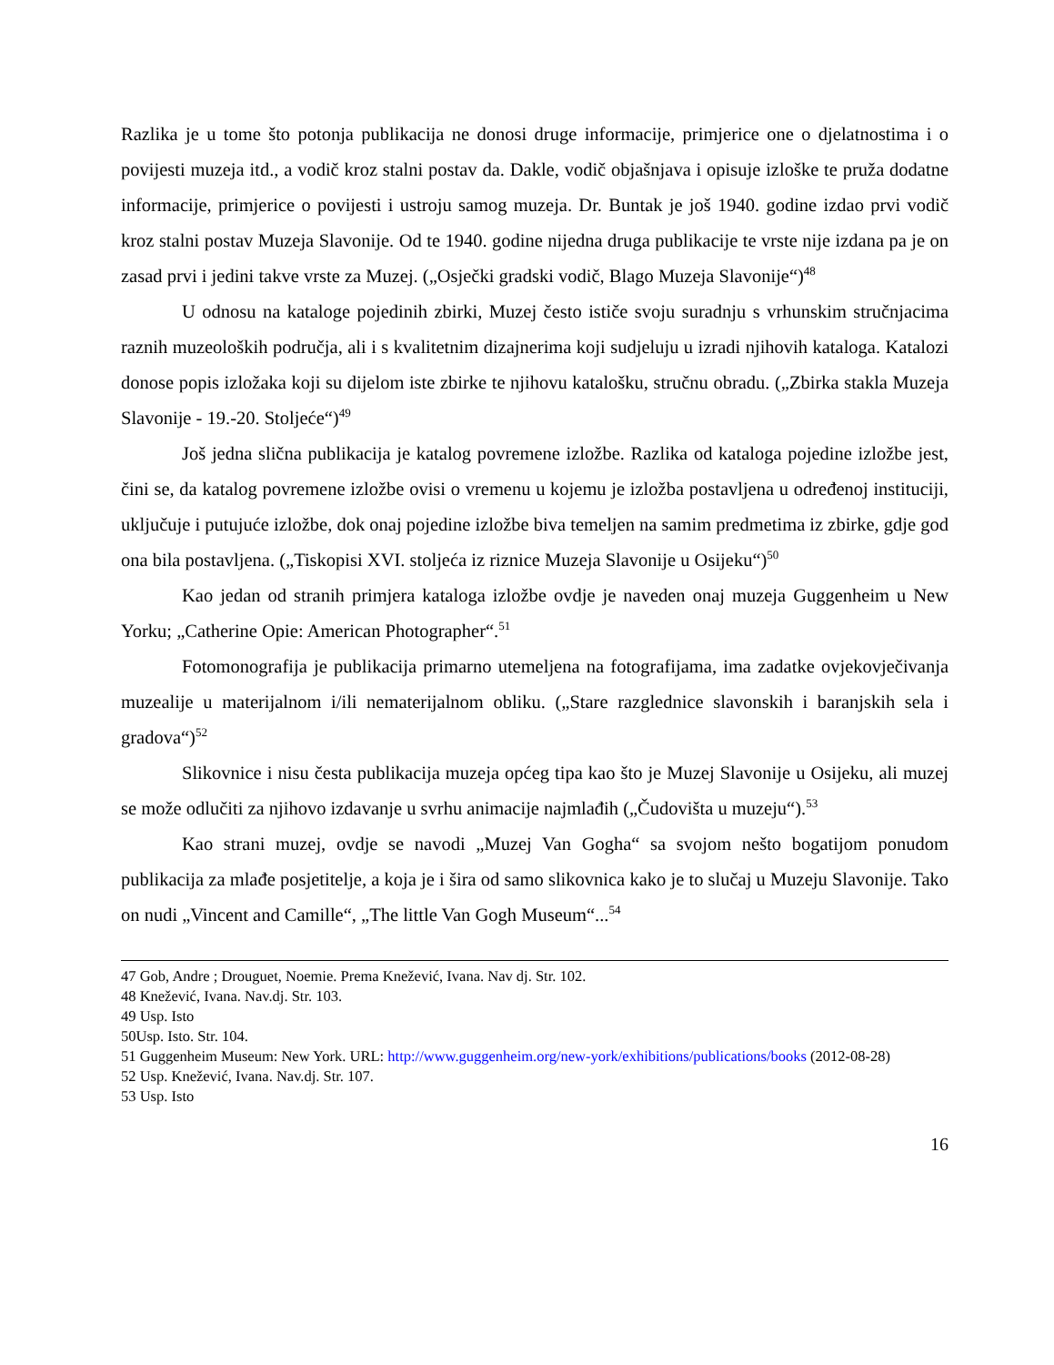Razlika je u tome što potonja publikacija ne donosi druge informacije, primjerice one o djelatnostima i o povijesti muzeja itd., a vodič kroz stalni postav da. Dakle, vodič objašnjava i opisuje izloške te pruža dodatne informacije, primjerice o povijesti i ustroju samog muzeja. Dr. Buntak je još 1940. godine izdao prvi vodič kroz stalni postav Muzeja Slavonije. Od te 1940. godine nijedna druga publikacije te vrste nije izdana pa je on zasad prvi i jedini takve vrste za Muzej. („Osječki gradski vodič, Blago Muzeja Slavonije“)<sup>48</sup>
U odnosu na kataloge pojedinih zbirki, Muzej često ističe svoju suradnju s vrhunskim stručnjacima raznih muzeoloških područja, ali i s kvalitetnim dizajnerima koji sudjeluju u izradi njihovih kataloga. Katalozi donose popis izložaka koji su dijelom iste zbirke te njihovu katalošku, stručnu obradu. („Zbirka stakla Muzeja Slavonije - 19.-20. Stoljeće“)<sup>49</sup>
Još jedna slična publikacija je katalog povremene izložbe. Razlika od kataloga pojedine izložbe jest, čini se, da katalog povremene izložbe ovisi o vremenu u kojemu je izložba postavljena u određenoj instituciji, uključuje i putujuće izložbe, dok onaj pojedine izložbe biva temeljen na samim predmetima iz zbirke, gdje god ona bila postavljena. („Tiskopisi XVI. stoljeća iz riznice Muzeja Slavonije u Osijeku“)<sup>50</sup>
Kao jedan od stranih primjera kataloga izložbe ovdje je naveden onaj muzeja Guggenheim u New Yorku; „Catherine Opie: American Photographer“.<sup>51</sup>
Fotomonografija je publikacija primarno utemeljena na fotografijama, ima zadatke ovjekovječivanja muzealije u materijalnom i/ili nematerijalnom obliku. („Stare razglednice slavonskih i baranjskih sela i gradova“)<sup>52</sup>
Slikovnice i nisu česta publikacija muzeja općeg tipa kao što je Muzej Slavonije u Osijeku, ali muzej se može odlučiti za njihovo izdavanje u svrhu animacije najmlađih („Čudovišta u muzeju“).<sup>53</sup>
Kao strani muzej, ovdje se navodi „Muzej Van Gogha“ sa svojom nešto bogatijom ponudom publikacija za mlađe posjetitelje, a koja je i šira od samo slikovnica kako je to slučaj u Muzeju Slavonije. Tako on nudi „Vincent and Camille“, „The little Van Gogh Museum“...<sup>54</sup>
47 Gob, Andre ; Drouguet, Noemie. Prema Knežević, Ivana. Nav dj. Str. 102.
48 Knežević, Ivana. Nav.dj. Str. 103.
49 Usp. Isto
50Usp. Isto. Str. 104.
51 Guggenheim Museum: New York. URL: http://www.guggenheim.org/new-york/exhibitions/publications/books (2012-08-28)
52 Usp. Knežević, Ivana. Nav.dj. Str. 107.
53 Usp. Isto
16